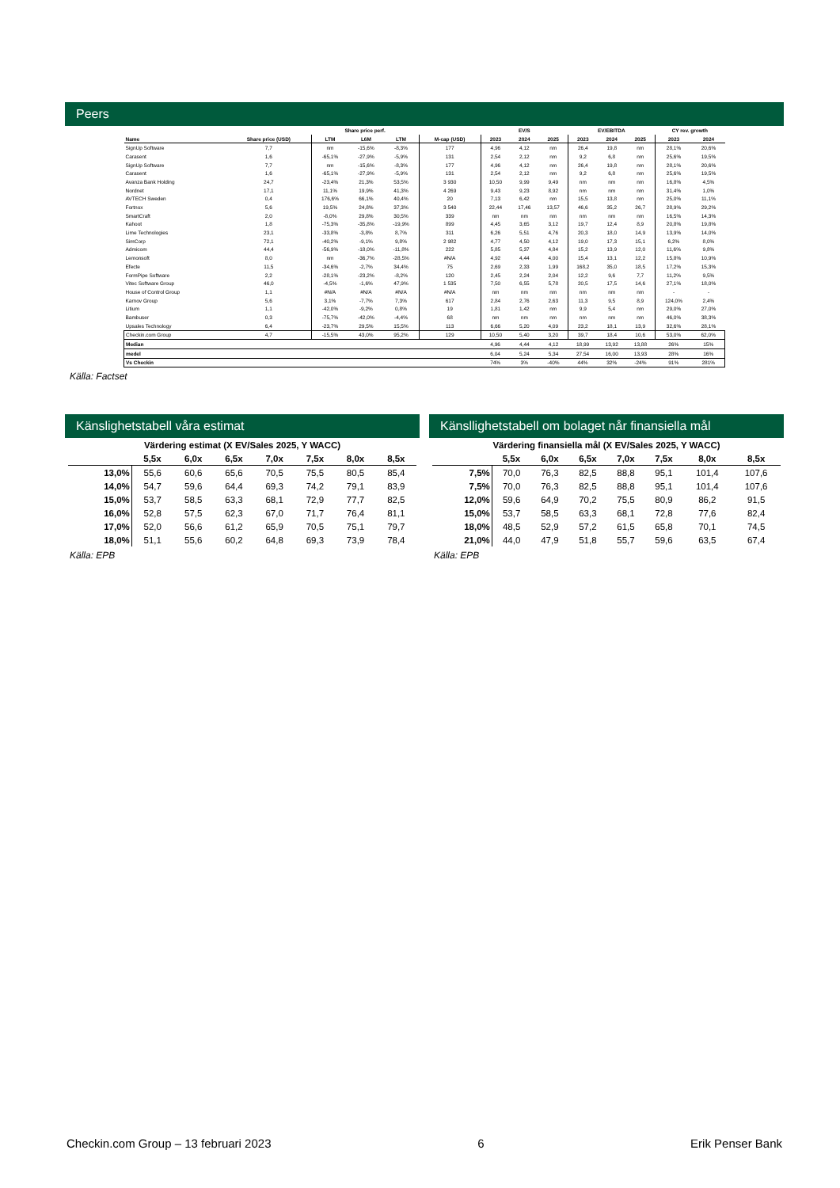Peers
| | | Share price perf. | | | | EV/S | | | EV/EBITDA | | | CY rev. growth | |
| --- | --- | --- | --- | --- | --- | --- | --- | --- | --- | --- | --- | --- | --- |
| Name | Share price (USD) | LTM | L6M | LTM | M-cap (USD) | 2023 | 2024 | 2025 | 2023 | 2024 | 2025 | 2023 | 2024 |
| SignUp Software | 7,7 | nm | -15,6% | -8,3% | 177 | 4,96 | 4,12 | nm | 26,4 | 19,8 | nm | 28,1% | 20,6% |
| Carasent | 1,6 | -65,1% | -27,9% | -5,9% | 131 | 2,54 | 2,12 | nm | 9,2 | 6,8 | nm | 25,6% | 19,5% |
| SignUp Software | 7,7 | nm | -15,6% | -8,3% | 177 | 4,96 | 4,12 | nm | 26,4 | 19,8 | nm | 28,1% | 20,6% |
| Carasent | 1,6 | -65,1% | -27,9% | -5,9% | 131 | 2,54 | 2,12 | nm | 9,2 | 6,8 | nm | 25,6% | 19,5% |
| Avanza Bank Holding | 24,7 | -23,4% | 21,3% | 53,5% | 3 930 | 10,50 | 9,99 | 9,49 | nm | nm | nm | 16,8% | 4,5% |
| Nordnet | 17,1 | 11,1% | 19,9% | 41,3% | 4 269 | 9,43 | 9,23 | 8,92 | nm | nm | nm | 31,4% | 1,0% |
| AVTECH Sweden | 0,4 | 176,6% | 66,1% | 40,4% | 20 | 7,13 | 6,42 | nm | 15,5 | 13,8 | nm | 25,0% | 11,1% |
| Fortnox | 5,6 | 19,5% | 24,8% | 37,3% | 3 540 | 22,44 | 17,46 | 13,57 | 46,6 | 35,2 | 26,7 | 28,9% | 29,2% |
| SmartCraft | 2,0 | -8,0% | 29,8% | 30,5% | 339 | nm | nm | nm | nm | nm | nm | 16,5% | 14,3% |
| Kahoot | 1,8 | -75,3% | -35,8% | -19,9% | 899 | 4,45 | 3,65 | 3,12 | 19,7 | 12,4 | 8,9 | 20,8% | 19,8% |
| Lime Technologies | 23,1 | -33,8% | -3,8% | 8,7% | 311 | 6,26 | 5,51 | 4,76 | 20,3 | 18,0 | 14,9 | 13,9% | 14,0% |
| SimCorp | 72,1 | -40,2% | -9,1% | 9,8% | 2 982 | 4,77 | 4,50 | 4,12 | 19,0 | 17,3 | 15,1 | 6,2% | 8,0% |
| Admicom | 44,4 | -56,9% | -18,0% | -11,8% | 222 | 5,85 | 5,37 | 4,84 | 15,2 | 13,9 | 12,0 | 11,6% | 9,8% |
| Lemonsoft | 8,0 | nm | -36,7% | -28,5% | #N/A | 4,92 | 4,44 | 4,00 | 15,4 | 13,1 | 12,2 | 15,8% | 10,9% |
| Efecte | 11,5 | -34,6% | -2,7% | 34,4% | 75 | 2,69 | 2,33 | 1,99 | 168,2 | 35,0 | 18,5 | 17,2% | 15,3% |
| FormPipe Software | 2,2 | -28,1% | -23,2% | -8,2% | 120 | 2,45 | 2,24 | 2,04 | 12,2 | 9,6 | 7,7 | 11,2% | 9,5% |
| Vitec Software Group | 46,0 | -4,5% | -1,6% | 47,9% | 1 535 | 7,50 | 6,55 | 5,78 | 20,5 | 17,5 | 14,6 | 27,1% | 18,0% |
| House of Control Group | 1,1 | #N/A | #N/A | #N/A | #N/A | nm | nm | nm | nm | nm | nm | - | - |
| Karnov Group | 5,6 | 3,1% | -7,7% | 7,3% | 617 | 2,84 | 2,76 | 2,63 | 11,3 | 9,5 | 8,9 | 124,0% | 2,4% |
| Litium | 1,1 | -42,0% | -9,2% | 0,8% | 19 | 1,81 | 1,42 | nm | 9,9 | 5,4 | nm | 29,0% | 27,0% |
| Bambuser | 0,3 | -75,7% | -42,0% | -4,4% | 68 | nm | nm | nm | nm | nm | nm | 46,0% | 38,3% |
| Upsales Technology | 6,4 | -23,7% | 29,5% | 15,5% | 113 | 6,66 | 5,20 | 4,09 | 23,2 | 18,1 | 13,9 | 32,6% | 28,1% |
| Checkin.com Group | 4,7 | -15,5% | 43,0% | 95,2% | 129 | 10,50 | 5,40 | 3,20 | 39,7 | 18,4 | 10,6 | 53,0% | 62,0% |
| Median | | | | | | 4,96 | 4,44 | 4,12 | 18,99 | 13,92 | 13,88 | 26% | 15% |
| medel | | | | | | 6,04 | 5,24 | 5,34 | 27,54 | 16,00 | 13,93 | 28% | 16% |
| Vs Checkin | | | | | | 74% | 3% | -40% | 44% | 32% | -24% | 91% | 281% |
Källa: Factset
Känslighetstabell våra estimat
| Värdering estimat (X EV/Sales 2025, Y WACC) | | | | | | | |
| --- | --- | --- | --- | --- | --- | --- | --- |
| | 5,5x | 6,0x | 6,5x | 7,0x | 7,5x | 8,0x | 8,5x |
| 13,0% | 55,6 | 60,6 | 65,6 | 70,5 | 75,5 | 80,5 | 85,4 |
| 14,0% | 54,7 | 59,6 | 64,4 | 69,3 | 74,2 | 79,1 | 83,9 |
| 15,0% | 53,7 | 58,5 | 63,3 | 68,1 | 72,9 | 77,7 | 82,5 |
| 16,0% | 52,8 | 57,5 | 62,3 | 67,0 | 71,7 | 76,4 | 81,1 |
| 17,0% | 52,0 | 56,6 | 61,2 | 65,9 | 70,5 | 75,1 | 79,7 |
| 18,0% | 51,1 | 55,6 | 60,2 | 64,8 | 69,3 | 73,9 | 78,4 |
Källa: EPB
Känsllighetstabell om bolaget når finansiella mål
| Värdering finansiella mål (X EV/Sales 2025, Y WACC) | | | | | | | |
| --- | --- | --- | --- | --- | --- | --- | --- |
| | 5,5x | 6,0x | 6,5x | 7,0x | 7,5x | 8,0x | 8,5x |
| 7,5% | 70,0 | 76,3 | 82,5 | 88,8 | 95,1 | 101,4 | 107,6 |
| 7,5% | 70,0 | 76,3 | 82,5 | 88,8 | 95,1 | 101,4 | 107,6 |
| 12,0% | 59,6 | 64,9 | 70,2 | 75,5 | 80,9 | 86,2 | 91,5 |
| 15,0% | 53,7 | 58,5 | 63,3 | 68,1 | 72,8 | 77,6 | 82,4 |
| 18,0% | 48,5 | 52,9 | 57,2 | 61,5 | 65,8 | 70,1 | 74,5 |
| 21,0% | 44,0 | 47,9 | 51,8 | 55,7 | 59,6 | 63,5 | 67,4 |
Källa: EPB
Checkin.com Group – 13 februari 2023 6 Erik Penser Bank